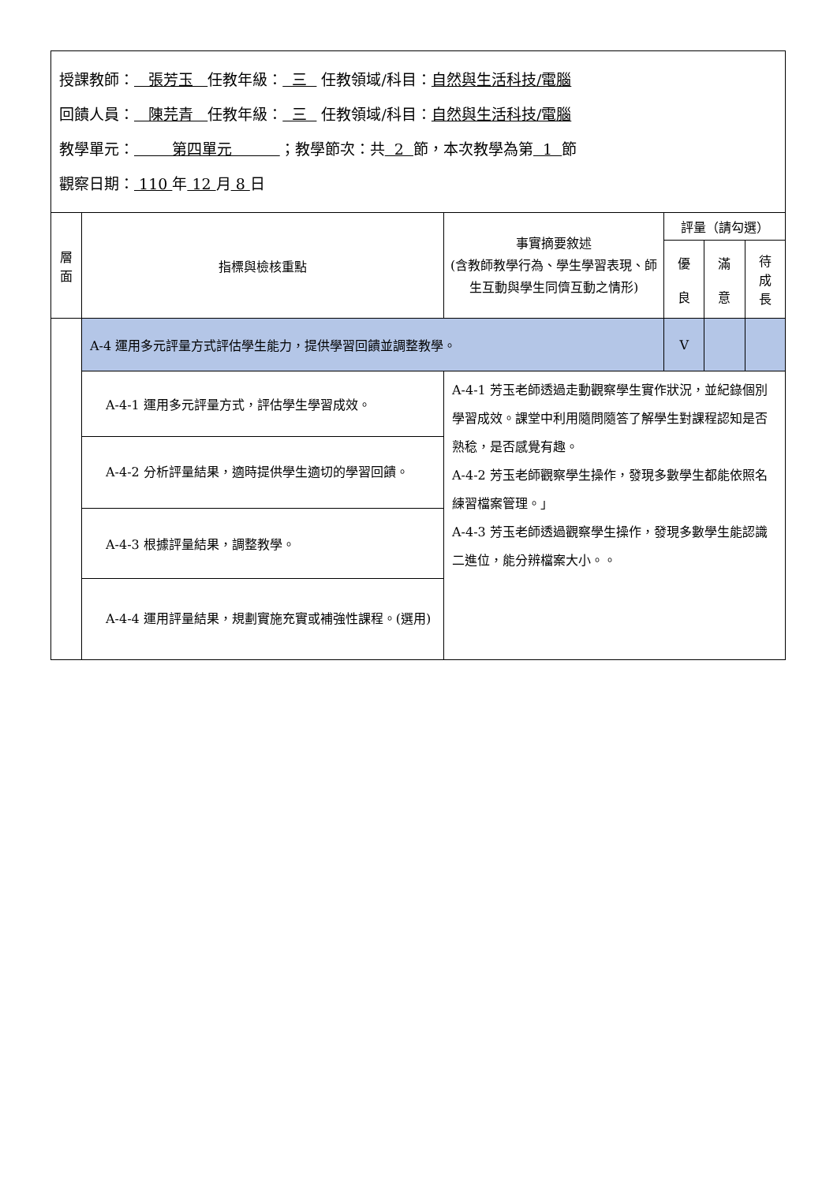| 授課教師： 張芳玉 任教年級： 三 任教領域/科目： 自然與生活科技/電腦 回饋人員： 陳芫青 任教年級： 三 任教領域/科目： 自然與生活科技/電腦 教學單元： 第四單元 ；教學節次：共 2 節，本次教學為第 1 節 觀察日期： 110 年 12 月 8 日 | | | | | |
| 層 面 | 指標與檢核重點 | 事實摘要敘述 (含教師教學行為、學生學習表現、師生互動與學生同儕互動之情形) | 評量（請勾選） | | |
| | | | 優 良 | 滿 意 | 待 成 長 |
| | A-4 運用多元評量方式評估學生能力，提供學習回饋並調整教學。 | | V | | |
| | A-4-1 運用多元評量方式，評估學生學習成效。 | A-4-1 芳玉老師透過走動觀察學生實作狀況，並紀錄個別學習成效。課堂中利用隨問隨答了解學生對課程認知是否熟稔，是否感覺有趣。 A-4-2 芳玉老師觀察學生操作，發現多數學生都能依照名練習檔案管理。」 A-4-3 芳玉老師透過觀察學生操作，發現多數學生能認識二進位，能分辨檔案大小。。 | | | |
| | A-4-2 分析評量結果，適時提供學生適切的學習回饋。 | | | | |
| | A-4-3 根據評量結果，調整教學。 | | | | |
| | A-4-4 運用評量結果，規劃實施充實或補強性課程。(選用) | | | | |